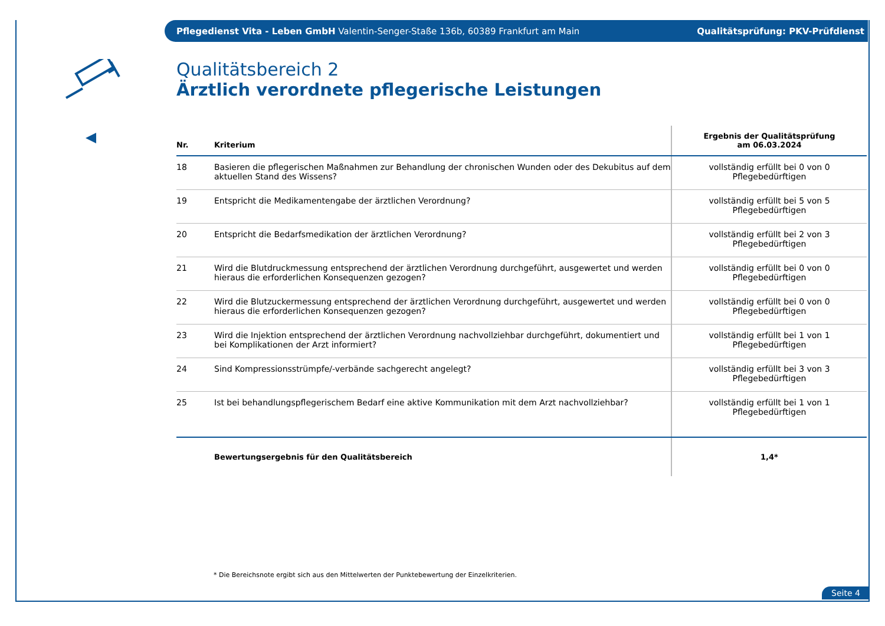Pflegedienst Vita - Leben GmbH Valentin-Senger-Staße 136b, 60389 Frankfurt am Main Qualitätsprüfung: PKV-Prüfdienst
Qualitätsbereich 2
Ärztlich verordnete pflegerische Leistungen
| Nr. | Kriterium | Ergebnis der Qualitätsprüfung am 06.03.2024 |
| --- | --- | --- |
| 18 | Basieren die pflegerischen Maßnahmen zur Behandlung der chronischen Wunden oder des Dekubitus auf dem aktuellen Stand des Wissens? | vollständig erfüllt bei 0 von 0 Pflegebedürftigen |
| 19 | Entspricht die Medikamentengabe der ärztlichen Verordnung? | vollständig erfüllt bei 5 von 5 Pflegebedürftigen |
| 20 | Entspricht die Bedarfsmedikation der ärztlichen Verordnung? | vollständig erfüllt bei 2 von 3 Pflegebedürftigen |
| 21 | Wird die Blutdruckmessung entsprechend der ärztlichen Verordnung durchgeführt, ausgewertet und werden hieraus die erforderlichen Konsequenzen gezogen? | vollständig erfüllt bei 0 von 0 Pflegebedürftigen |
| 22 | Wird die Blutzuckermessung entsprechend der ärztlichen Verordnung durchgeführt, ausgewertet und werden hieraus die erforderlichen Konsequenzen gezogen? | vollständig erfüllt bei 0 von 0 Pflegebedürftigen |
| 23 | Wird die Injektion entsprechend der ärztlichen Verordnung nachvollziehbar durchgeführt, dokumentiert und bei Komplikationen der Arzt informiert? | vollständig erfüllt bei 1 von 1 Pflegebedürftigen |
| 24 | Sind Kompressionsstrümpfe/-verbände sachgerecht angelegt? | vollständig erfüllt bei 3 von 3 Pflegebedürftigen |
| 25 | Ist bei behandlungspflegerischem Bedarf eine aktive Kommunikation mit dem Arzt nachvollziehbar? | vollständig erfüllt bei 1 von 1 Pflegebedürftigen |
| | Bewertungsergebnis für den Qualitätsbereich | 1,4* |
* Die Bereichsnote ergibt sich aus den Mittelwerten der Punktebewertung der Einzelkriterien.
Seite 4